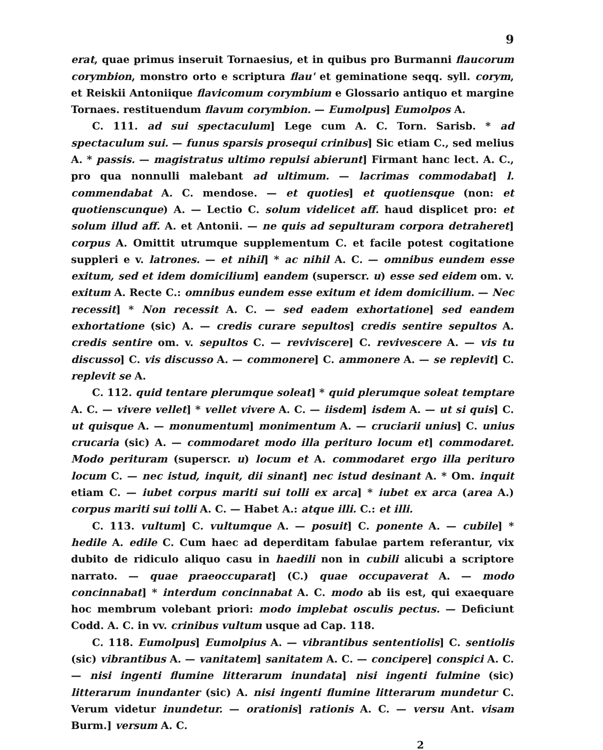9
erat, quae primus inseruit Tornaesius, et in quibus pro Burmanni flaucorum corymbion, monstro orto e scriptura flau' et geminatione seqq. syll. corym, et Reiskii Antoniique flavicomum corymbium e Glossario antiquo et margine Tornaes. restituendum flavum corymbion. — Eumolpus] Eumolpos A.
C. 111. ad sui spectaculum] Lege cum A. C. Torn. Sarisb. * ad spectaculum sui. — funus sparsis prosequi crinibus] Sic etiam C., sed melius A. * passis. — magistratus ultimo repulsi abierunt] Firmant hanc lect. A. C., pro qua nonnulli malebant ad ultimum. — lacrimas commodabat] l. commendabat A. C. mendose. — et quoties] et quotiensque (non: et quotienscunque) A. — Lectio C. solum videlicet aff. haud displicet pro: et solum illud aff. A. et Antonii. — ne quis ad sepulturam corpora detraheret] corpus A. Omittit utrumque supplementum C. et facile potest cogitatione suppleri e v. latrones. — et nihil] * ac nihil A. C. — omnibus eundem esse exitum, sed et idem domicilium] eandem (superscr. u) esse sed eidem om. v. exitum A. Recte C.: omnibus eundem esse exitum et idem domicilium. — Nec recessit] * Non recessit A. C. — sed eadem exhortatione] sed eandem exhortatione (sic) A. — credis curare sepultos] credis sentire sepultos A. credis sentire om. v. sepultos C. — reviviscere] C. revivescere A. — vis tu discusso] C. vis discusso A. — commonere] C. ammonere A. — se replevit] C. replevit se A.
C. 112. quid tentare plerumque soleat] * quid plerumque soleat temptare A. C. — vivere vellet] * vellet vivere A. C. — iisdem] isdem A. — ut si quis] C. ut quisque A. — monumentum] monimentum A. — cruciarii unius] C. unius crucaria (sic) A. — commodaret modo illa perituro locum et] commodaret. Modo perituram (superscr. u) locum et A. commodaret ergo illa perituro locum C. — nec istud, inquit, dii sinant] nec istud desinant A. * Om. inquit etiam C. — iubet corpus mariti sui tolli ex arca] * iubet ex arca (area A.) corpus mariti sui tolli A. C. — Habet A.: atque illi. C.: et illi.
C. 113. vultum] C. vultumque A. — posuit] C. ponente A. — cubile] * hedile A. edile C. Cum haec ad deperditam fabulae partem referantur, vix dubito de ridiculo aliquo casu in haedili non in cubili alicubi a scriptore narrato. — quae praeoccuparat] (C.) quae occupaverat A. — modo concinnabat] * interdum concinnabat A. C. modo ab iis est, qui exaequare hoc membrum volebant priori: modo implebat osculis pectus. — Deficiunt Codd. A. C. in vv. crinibus vultum usque ad Cap. 118.
C. 118. Eumolpus] Eumolpius A. — vibrantibus sententiolis] C. sentiolis (sic) vibrantibus A. — vanitatem] sanitatem A. C. — concipere] conspici A. C. — nisi ingenti flumine litterarum inundata] nisi ingenti fulmine (sic) litterarum inundanter (sic) A. nisi ingenti flumine litterarum mundetur C. Verum videtur inundetur. — orationis] rationis A. C. — versu Ant. visam Burm.] versum A. C.
2